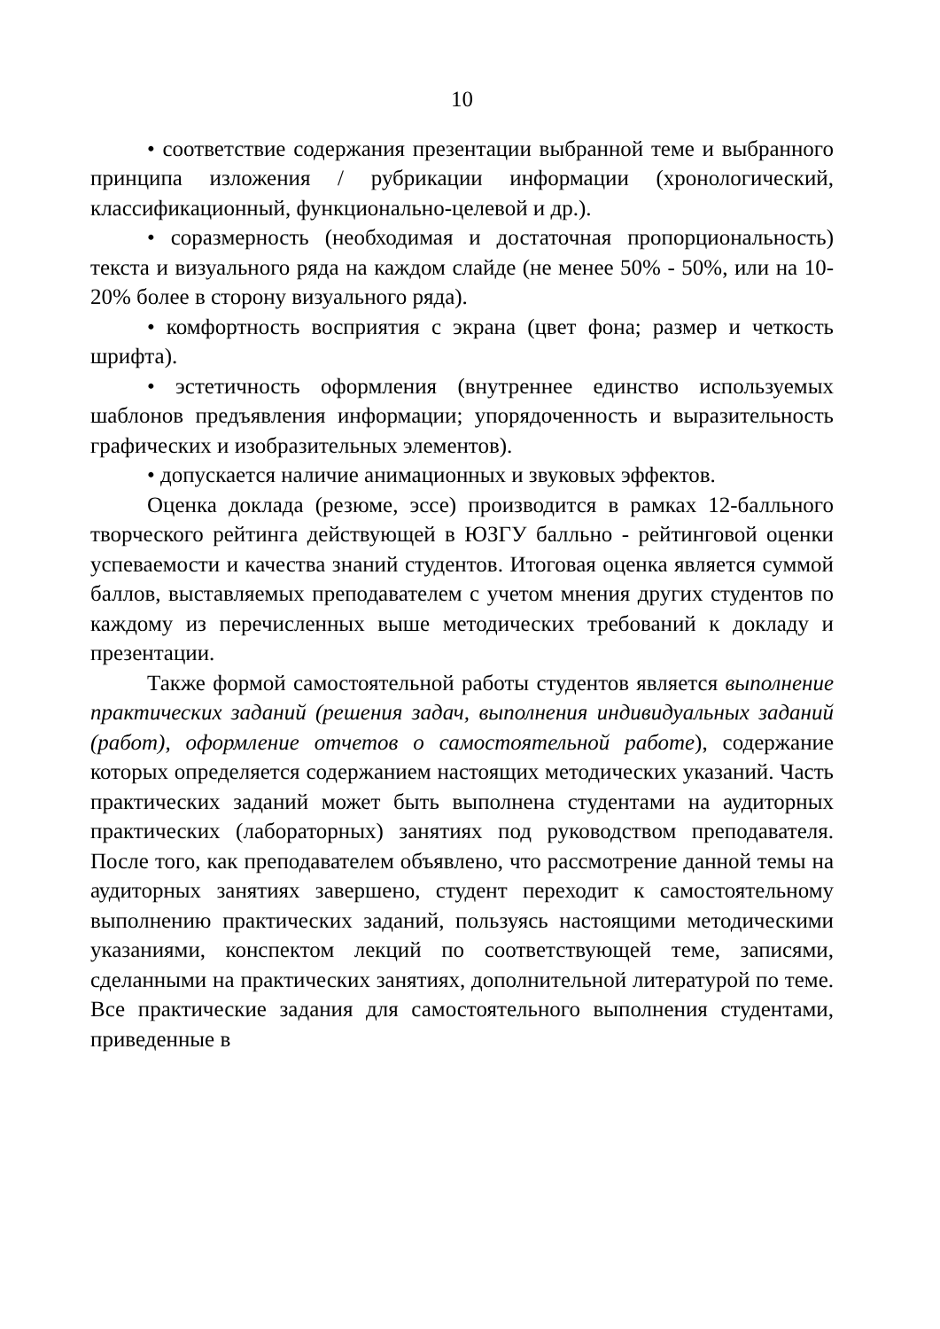10
• соответствие содержания презентации выбранной теме и выбранного принципа изложения / рубрикации информации (хронологический, классификационный, функционально-целевой и др.).
• соразмерность (необходимая и достаточная пропорциональность) текста и визуального ряда на каждом слайде (не менее 50% - 50%, или на 10-20% более в сторону визуального ряда).
• комфортность восприятия с экрана (цвет фона; размер и четкость шрифта).
• эстетичность оформления (внутреннее единство используемых шаблонов предъявления информации; упорядоченность и выразительность графических и изобразительных элементов).
• допускается наличие анимационных и звуковых эффектов.
Оценка доклада (резюме, эссе) производится в рамках 12-балльного творческого рейтинга действующей в ЮЗГУ балльно - рейтинговой оценки успеваемости и качества знаний студентов. Итоговая оценка является суммой баллов, выставляемых преподавателем с учетом мнения других студентов по каждому из перечисленных выше методических требований к докладу и презентации.
Также формой самостоятельной работы студентов является выполнение практических заданий (решения задач, выполнения индивидуальных заданий (работ), оформление отчетов о самостоятельной работе), содержание которых определяется содержанием настоящих методических указаний. Часть практических заданий может быть выполнена студентами на аудиторных практических (лабораторных) занятиях под руководством преподавателя. После того, как преподавателем объявлено, что рассмотрение данной темы на аудиторных занятиях завершено, студент переходит к самостоятельному выполнению практических заданий, пользуясь настоящими методическими указаниями, конспектом лекций по соответствующей теме, записями, сделанными на практических занятиях, дополнительной литературой по теме. Все практические задания для самостоятельного выполнения студентами, приведенные в